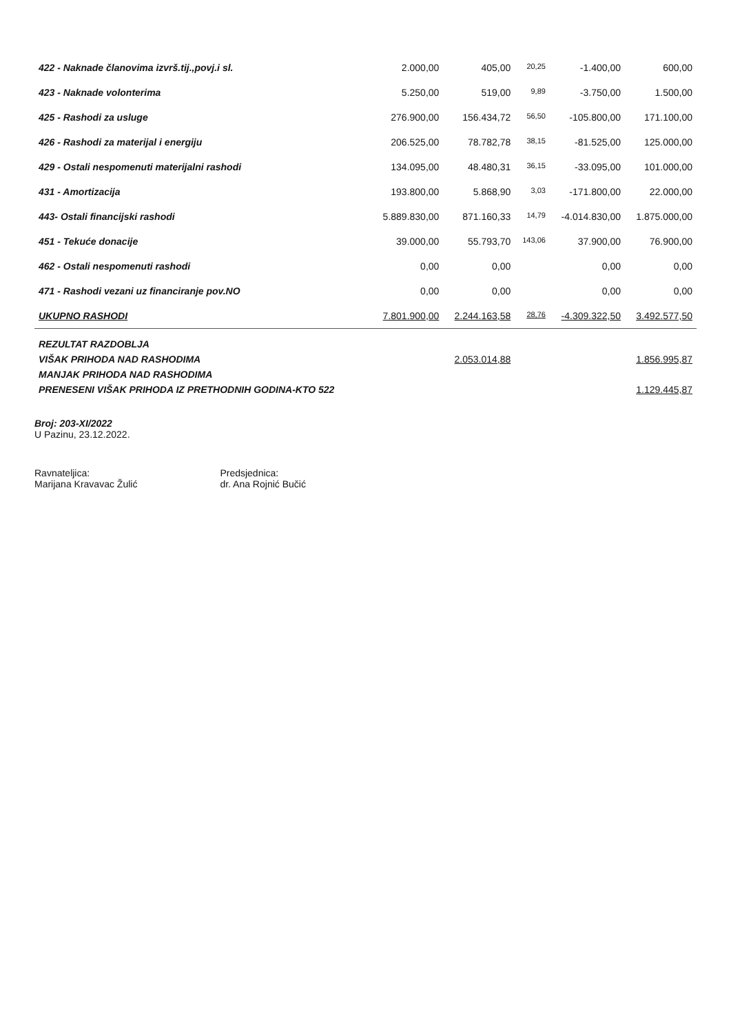| 422 - Naknade članovima izvrš.tij.,povj.i sl. | 2.000,00 | 405,00 | 20,25 | -1.400,00 | 600,00 |
| 423 - Naknade volonterima | 5.250,00 | 519,00 | 9,89 | -3.750,00 | 1.500,00 |
| 425 - Rashodi za usluge | 276.900,00 | 156.434,72 | 56,50 | -105.800,00 | 171.100,00 |
| 426 - Rashodi za materijal i energiju | 206.525,00 | 78.782,78 | 38,15 | -81.525,00 | 125.000,00 |
| 429 - Ostali nespomenuti materijalni rashodi | 134.095,00 | 48.480,31 | 36,15 | -33.095,00 | 101.000,00 |
| 431 - Amortizacija | 193.800,00 | 5.868,90 | 3,03 | -171.800,00 | 22.000,00 |
| 443- Ostali financijski rashodi | 5.889.830,00 | 871.160,33 | 14,79 | -4.014.830,00 | 1.875.000,00 |
| 451 - Tekuće donacije | 39.000,00 | 55.793,70 | 143,06 | 37.900,00 | 76.900,00 |
| 462 - Ostali nespomenuti rashodi | 0,00 | 0,00 | | 0,00 | 0,00 |
| 471 - Rashodi vezani uz financiranje pov.NO | 0,00 | 0,00 | | 0,00 | 0,00 |
| UKUPNO RASHODI | 7.801.900,00 | 2.244.163,58 | 28,76 | -4.309.322,50 | 3.492.577,50 |
| REZULTAT RAZDOBLJA | | | | | |
| VIŠAK PRIHODA NAD RASHODIMA | | 2.053.014,88 | | | 1.856.995,87 |
| MANJAK PRIHODA NAD RASHODIMA | | | | | |
| PRENESENI VIŠAK PRIHODA IZ PRETHODNIH GODINA-KTO 522 | | | | | 1.129.445,87 |
Broj: 203-XI/2022
U Pazinu, 23.12.2022.
Ravnateljica:
Marijana Kravavac Žulić
Predsjednica:
dr. Ana Rojnić Bučić